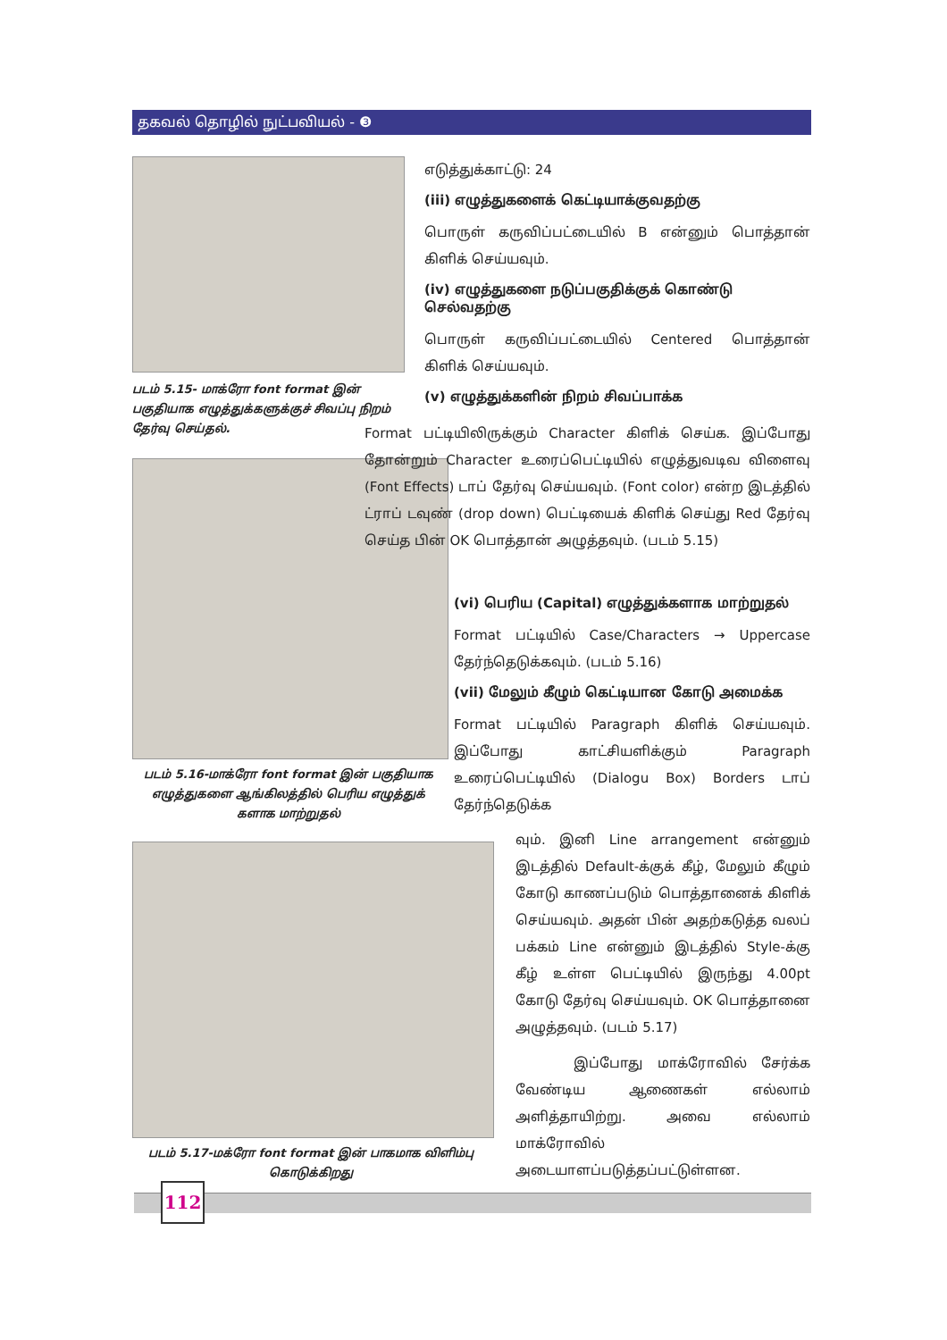தகவல் தொழில் நுட்பவியல் - ❸
படம் 5.15- மாக்ரோ font format இன் பகுதியாக எழுத்துக்களுக்குச் சிவப்பு நிறம் தேர்வு செய்தல்.
படம் 5.16-மாக்ரோ font format இன் பகுதியாக எழுத்துகளை ஆங்கிலத்தில் பெரிய எழுத்துக் களாக மாற்றுதல்
படம் 5.17-மக்ரோ font format இன் பாகமாக விளிம்பு கொடுக்கிறது
எடுத்துக்காட்டு: 24
(iii) எழுத்துகளைக் கெட்டியாக்குவதற்கு
பொருள் கருவிப்பட்டையில் B என்னும் பொத்தான் கிளிக் செய்யவும்.
(iv) எழுத்துகளை நடுப்பகுதிக்குக் கொண்டு செல்வதற்கு
பொருள் கருவிப்பட்டையில் Centered பொத்தான் கிளிக் செய்யவும்.
(v) எழுத்துக்களின் நிறம் சிவப்பாக்க
Format பட்டியிலிருக்கும் Character கிளிக் செய்க. இப்போது தோன்றும் Character உரைப்பெட்டியில் எழுத்துவடிவ விளைவு (Font Effects) டாப் தேர்வு செய்யவும். (Font color) என்ற இடத்தில் ட்ராப் டவுண் (drop down) பெட்டியைக் கிளிக் செய்து Red தேர்வு செய்த பின் OK பொத்தான் அழுத்தவும். (படம் 5.15)
(vi) பெரிய (Capital) எழுத்துக்களாக மாற்றுதல்
Format பட்டியில் Case/Characters → Uppercase தேர்ந்தெடுக்கவும். (படம் 5.16)
(vii) மேலும் கீழும் கெட்டியான கோடு அமைக்க
Format பட்டியில் Paragraph கிளிக் செய்யவும். இப்போது காட்சியளிக்கும் Paragraph உரைப்பெட்டியில் (Dialogu Box) Borders டாப் தேர்ந்தெடுக்க
வும். இனி Line arrangement என்னும் இடத்தில் Default-க்குக் கீழ், மேலும் கீழும் கோடு காணப்படும் பொத்தானைக் கிளிக் செய்யவும். அதன் பின் அதற்கடுத்த வலப் பக்கம் Line என்னும் இடத்தில் Style-க்கு கீழ் உள்ள பெட்டியில் இருந்து 4.00pt கோடு தேர்வு செய்யவும். OK பொத்தானை அழுத்தவும். (படம் 5.17)
இப்போது மாக்ரோவில் சேர்க்க வேண்டிய ஆணைகள் எல்லாம் அளித்தாயிற்று. அவை எல்லாம் மாக்ரோவில் அடையாளப்படுத்தப்பட்டுள்ளன.
112